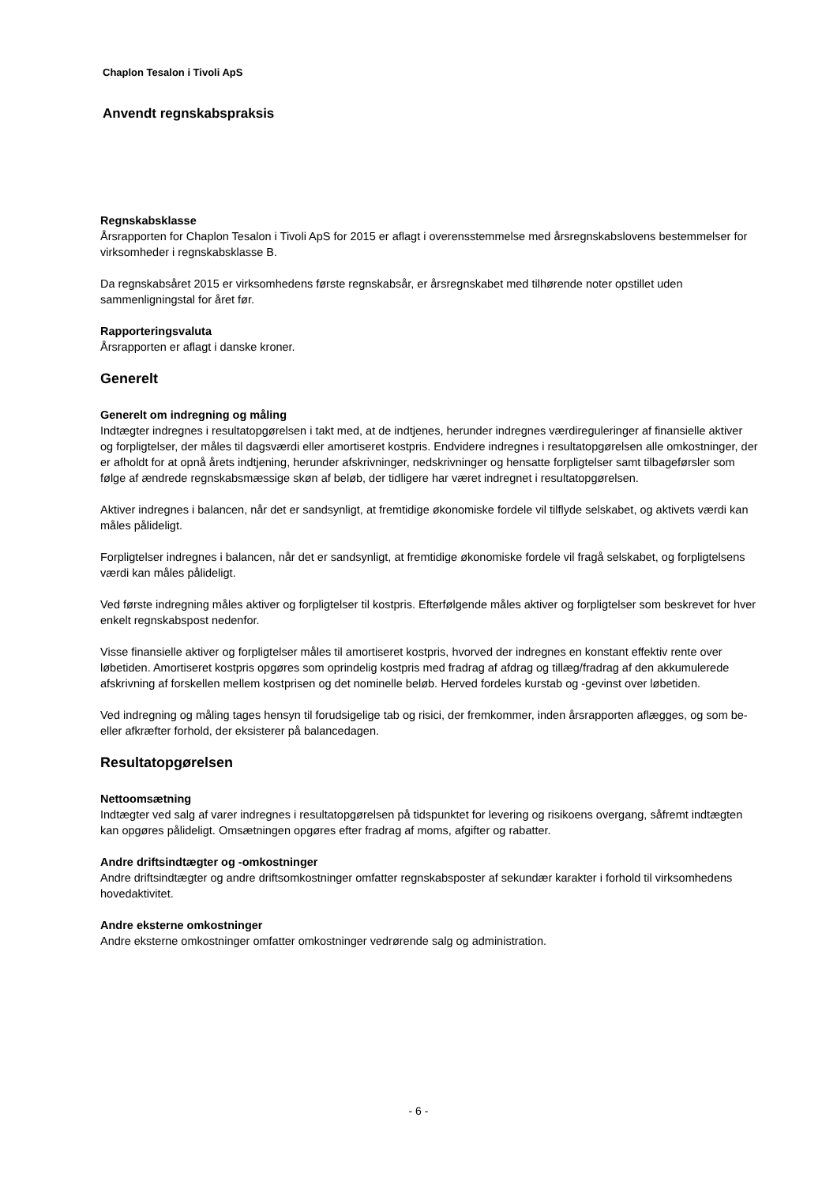Chaplon Tesalon i Tivoli ApS
Anvendt regnskabspraksis
Regnskabsklasse
Årsrapporten for Chaplon Tesalon i Tivoli ApS for 2015 er aflagt i overensstemmelse med årsregnskabslovens bestemmelser for virksomheder i regnskabsklasse B.
Da regnskabsåret 2015 er virksomhedens første regnskabsår, er årsregnskabet med tilhørende noter opstillet uden sammenligningstal for året før.
Rapporteringsvaluta
Årsrapporten er aflagt i danske kroner.
Generelt
Generelt om indregning og måling
Indtægter indregnes i resultatopgørelsen i takt med, at de indtjenes, herunder indregnes værdireguleringer af finansielle aktiver og forpligtelser, der måles til dagsværdi eller amortiseret kostpris. Endvidere indregnes i resultatopgørelsen alle omkostninger, der er afholdt for at opnå årets indtjening, herunder afskrivninger, nedskrivninger og hensatte forpligtelser samt tilbageførsler som følge af ændrede regnskabsmæssige skøn af beløb, der tidligere har været indregnet i resultatopgørelsen.
Aktiver indregnes i balancen, når det er sandsynligt, at fremtidige økonomiske fordele vil tilflyde selskabet, og aktivets værdi kan måles pålideligt.
Forpligtelser indregnes i balancen, når det er sandsynligt, at fremtidige økonomiske fordele vil fragå selskabet, og forpligtelsens værdi kan måles pålideligt.
Ved første indregning måles aktiver og forpligtelser til kostpris. Efterfølgende måles aktiver og forpligtelser som beskrevet for hver enkelt regnskabspost nedenfor.
Visse finansielle aktiver og forpligtelser måles til amortiseret kostpris, hvorved der indregnes en konstant effektiv rente over løbetiden. Amortiseret kostpris opgøres som oprindelig kostpris med fradrag af afdrag og tillæg/fradrag af den akkumulerede afskrivning af forskellen mellem kostprisen og det nominelle beløb. Herved fordeles kurstab og -gevinst over løbetiden.
Ved indregning og måling tages hensyn til forudsigelige tab og risici, der fremkommer, inden årsrapporten aflægges, og som be- eller afkræfter forhold, der eksisterer på balancedagen.
Resultatopgørelsen
Nettoomsætning
Indtægter ved salg af varer indregnes i resultatopgørelsen på tidspunktet for levering og risikoens overgang, såfremt indtægten kan opgøres pålideligt. Omsætningen opgøres efter fradrag af moms, afgifter og rabatter.
Andre driftsindtægter og -omkostninger
Andre driftsindtægter og andre driftsomkostninger omfatter regnskabsposter af sekundær karakter i forhold til virksomhedens hovedaktivitet.
Andre eksterne omkostninger
Andre eksterne omkostninger omfatter omkostninger vedrørende salg og administration.
- 6 -